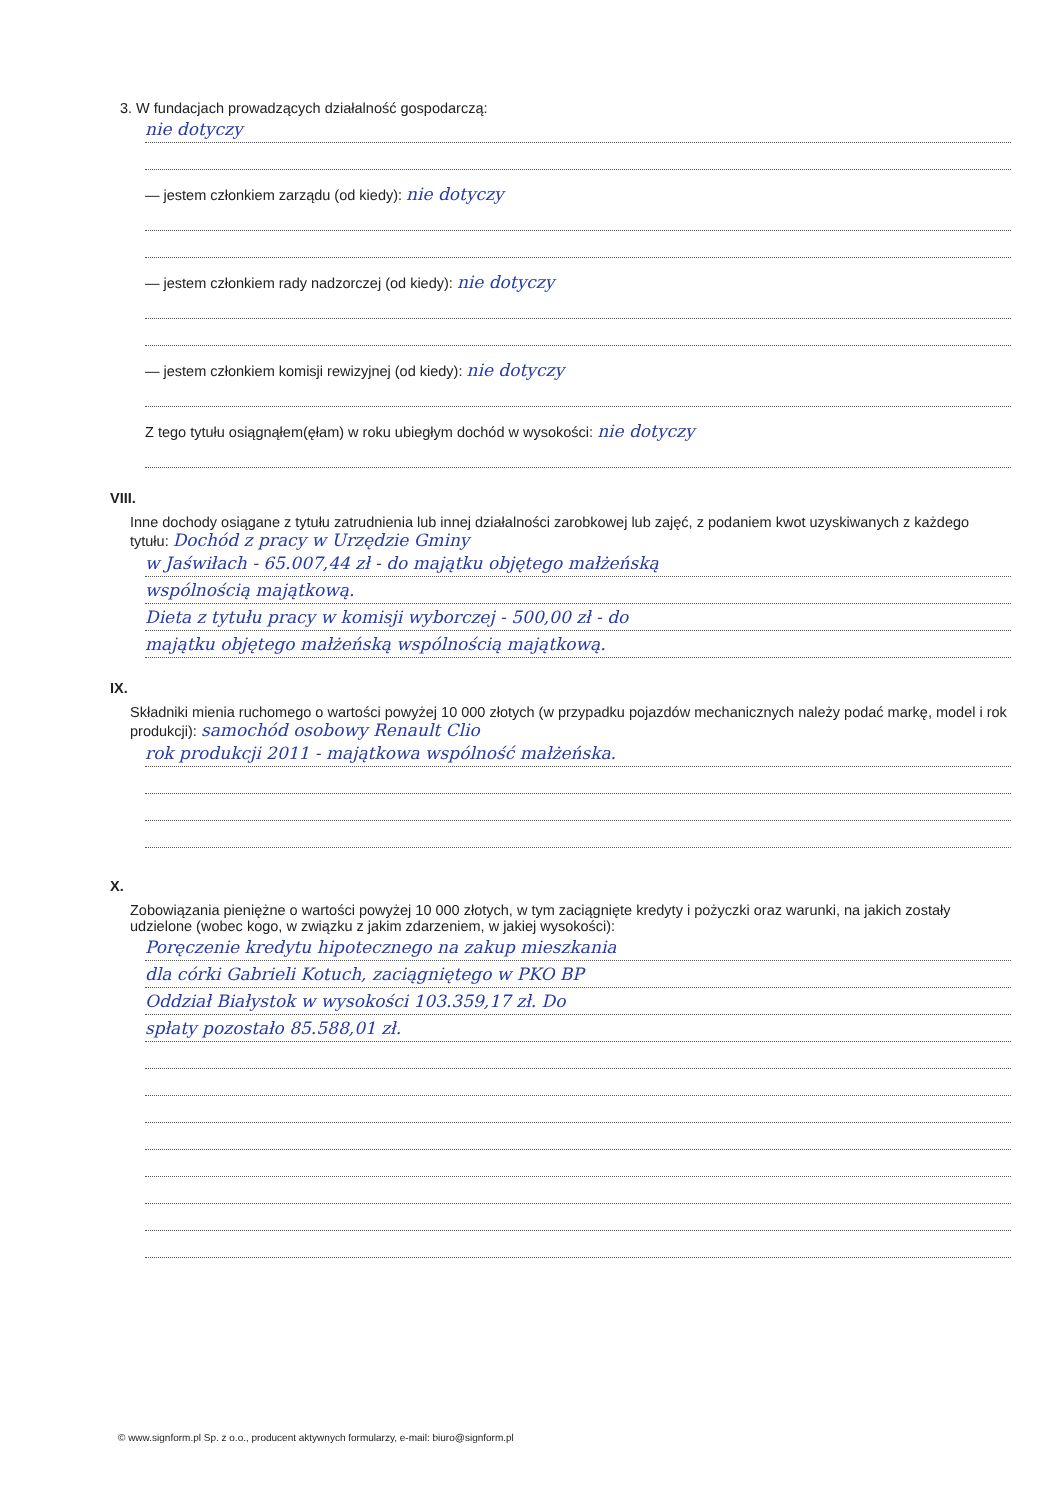3. W fundacjach prowadzących działalność gospodarczą:
nie dotyczy
— jestem członkiem zarządu (od kiedy): nie dotyczy
— jestem członkiem rady nadzorczej (od kiedy): nie dotyczy
— jestem członkiem komisji rewizyjnej (od kiedy): nie dotyczy
Z tego tytułu osiągnąłem(ęłam) w roku ubiegłym dochód w wysokości: nie dotyczy
VIII.
Inne dochody osiągane z tytułu zatrudnienia lub innej działalności zarobkowej lub zajęć, z podaniem kwot uzyskiwanych z każdego tytułu: Dochód z pracy w Urzędzie Gminy
w Jaświłach - 65.007,44 zł - do majątku objętego małżeńską
wspólnością majątkową.
Dieta z tytułu pracy w komisji wyborczej - 500,00 zł - do
majątku objętego małżeńską wspólnością majątkową.
IX.
Składniki mienia ruchomego o wartości powyżej 10 000 złotych (w przypadku pojazdów mechanicznych należy podać markę, model i rok produkcji): samochód osobowy Renault Clio
rok produkcji 2011 - majątkowa wspólność małżeńska.
X.
Zobowiązania pieniężne o wartości powyżej 10 000 złotych, w tym zaciągnięte kredyty i pożyczki oraz warunki, na jakich zostały udzielone (wobec kogo, w związku z jakim zdarzeniem, w jakiej wysokości):
Poręczenie kredytu hipotecznego na zakup mieszkania
dla córki Gabrieli Kotuch, zaciągniętego w PKO BP
Oddział Białystok w wysokości 103.359,17 zł. Do
spłaty pozostało 85.588,01 zł.
© www.signform.pl Sp. z o.o., producent aktywnych formularzy, e-mail: biuro@signform.pl